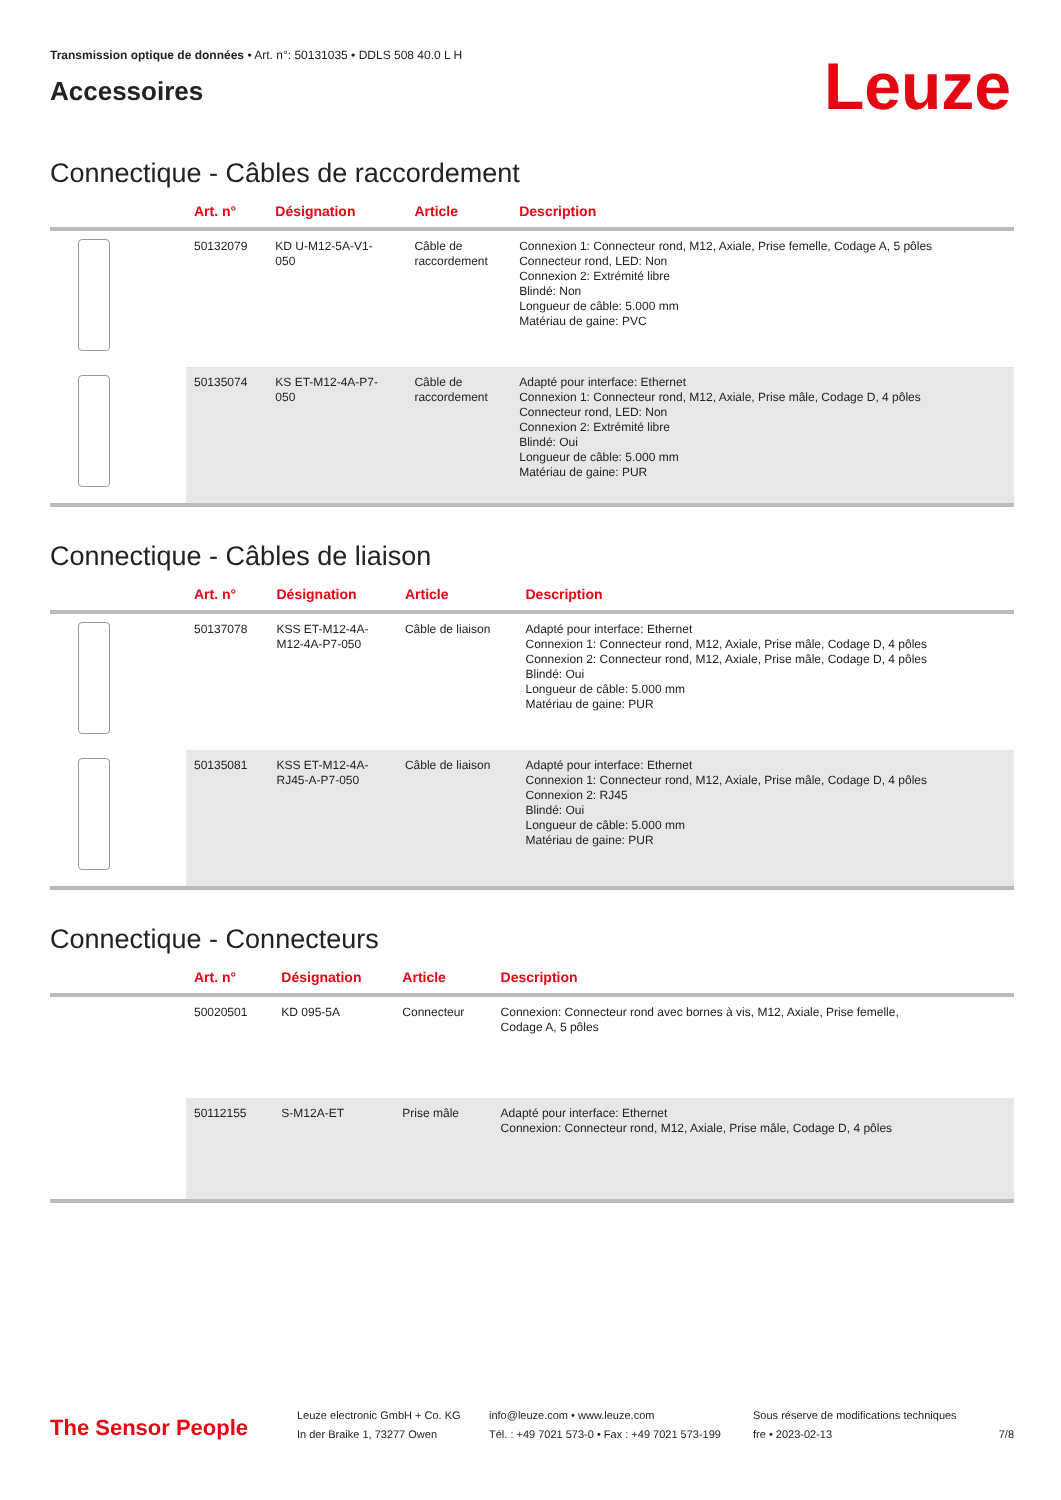Transmission optique de données • Art. n°: 50131035 • DDLS 508 40.0 L H
Accessoires
Leuze
Connectique - Câbles de raccordement
| | Art. n° | Désignation | Article | Description |
| --- | --- | --- | --- | --- |
| | 50132079 | KD U-M12-5A-V1- 050 | Câble de raccordement | Connexion 1: Connecteur rond, M12, Axiale, Prise femelle, Codage A, 5 pôles Connecteur rond, LED: Non Connexion 2: Extrémité libre Blindé: Non Longueur de câble: 5.000 mm Matériau de gaine: PVC |
| | 50135074 | KS ET-M12-4A-P7- 050 | Câble de raccordement | Adapté pour interface: Ethernet Connexion 1: Connecteur rond, M12, Axiale, Prise mâle, Codage D, 4 pôles Connecteur rond, LED: Non Connexion 2: Extrémité libre Blindé: Oui Longueur de câble: 5.000 mm Matériau de gaine: PUR |
Connectique - Câbles de liaison
| | Art. n° | Désignation | Article | Description |
| --- | --- | --- | --- | --- |
| | 50137078 | KSS ET-M12-4A- M12-4A-P7-050 | Câble de liaison | Adapté pour interface: Ethernet Connexion 1: Connecteur rond, M12, Axiale, Prise mâle, Codage D, 4 pôles Connexion 2: Connecteur rond, M12, Axiale, Prise mâle, Codage D, 4 pôles Blindé: Oui Longueur de câble: 5.000 mm Matériau de gaine: PUR |
| | 50135081 | KSS ET-M12-4A- RJ45-A-P7-050 | Câble de liaison | Adapté pour interface: Ethernet Connexion 1: Connecteur rond, M12, Axiale, Prise mâle, Codage D, 4 pôles Connexion 2: RJ45 Blindé: Oui Longueur de câble: 5.000 mm Matériau de gaine: PUR |
Connectique - Connecteurs
| | Art. n° | Désignation | Article | Description |
| --- | --- | --- | --- | --- |
| | 50020501 | KD 095-5A | Connecteur | Connexion: Connecteur rond avec bornes à vis, M12, Axiale, Prise femelle, Codage A, 5 pôles |
| | 50112155 | S-M12A-ET | Prise mâle | Adapté pour interface: Ethernet Connexion: Connecteur rond, M12, Axiale, Prise mâle, Codage D, 4 pôles |
The Sensor People
Leuze electronic GmbH + Co. KG
In der Braike 1, 73277 Owen
info@leuze.com • www.leuze.com
Tél. : +49 7021 573-0 • Fax : +49 7021 573-199
Sous réserve de modifications techniques
fre • 2023-02-13
7/8